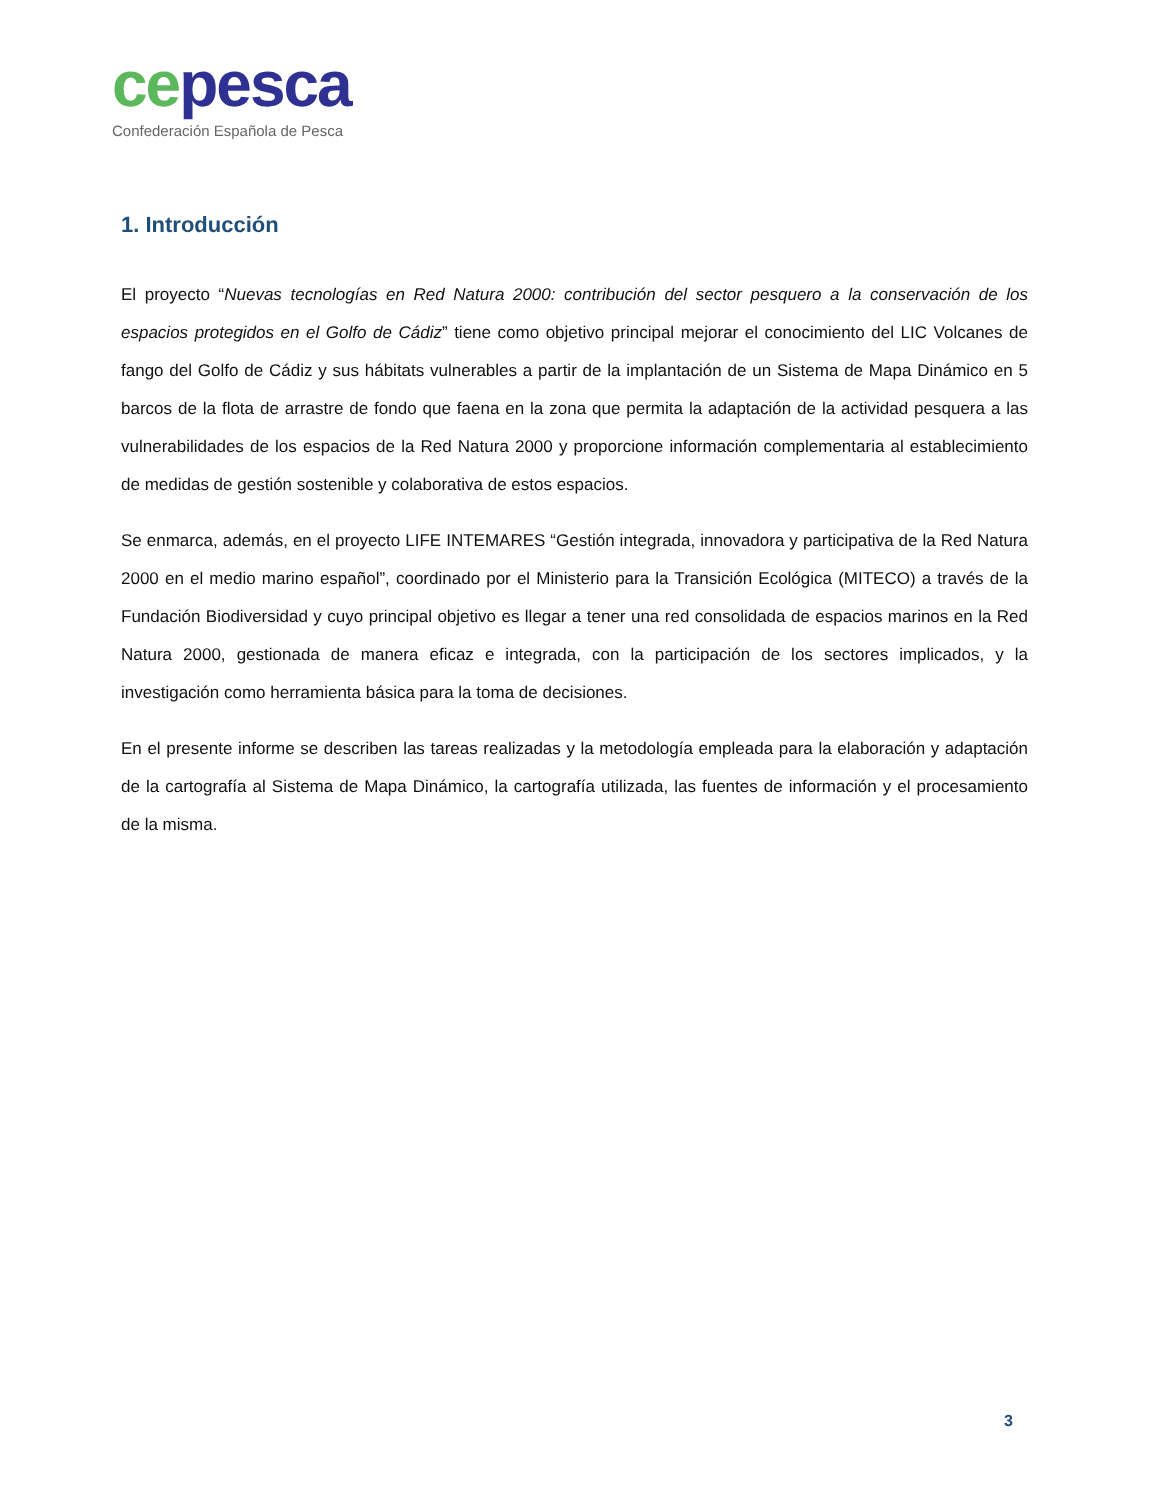ce pesca
Confederación Española de Pesca
1. Introducción
El proyecto “Nuevas tecnologías en Red Natura 2000: contribución del sector pesquero a la conservación de los espacios protegidos en el Golfo de Cádiz” tiene como objetivo principal mejorar el conocimiento del LIC Volcanes de fango del Golfo de Cádiz y sus hábitats vulnerables a partir de la implantación de un Sistema de Mapa Dinámico en 5 barcos de la flota de arrastre de fondo que faena en la zona que permita la adaptación de la actividad pesquera a las vulnerabilidades de los espacios de la Red Natura 2000 y proporcione información complementaria al establecimiento de medidas de gestión sostenible y colaborativa de estos espacios.
Se enmarca, además, en el proyecto LIFE INTEMARES “Gestión integrada, innovadora y participativa de la Red Natura 2000 en el medio marino español”, coordinado por el Ministerio para la Transición Ecológica (MITECO) a través de la Fundación Biodiversidad y cuyo principal objetivo es llegar a tener una red consolidada de espacios marinos en la Red Natura 2000, gestionada de manera eficaz e integrada, con la participación de los sectores implicados, y la investigación como herramienta básica para la toma de decisiones.
En el presente informe se describen las tareas realizadas y la metodología empleada para la elaboración y adaptación de la cartografía al Sistema de Mapa Dinámico, la cartografía utilizada, las fuentes de información y el procesamiento de la misma.
3